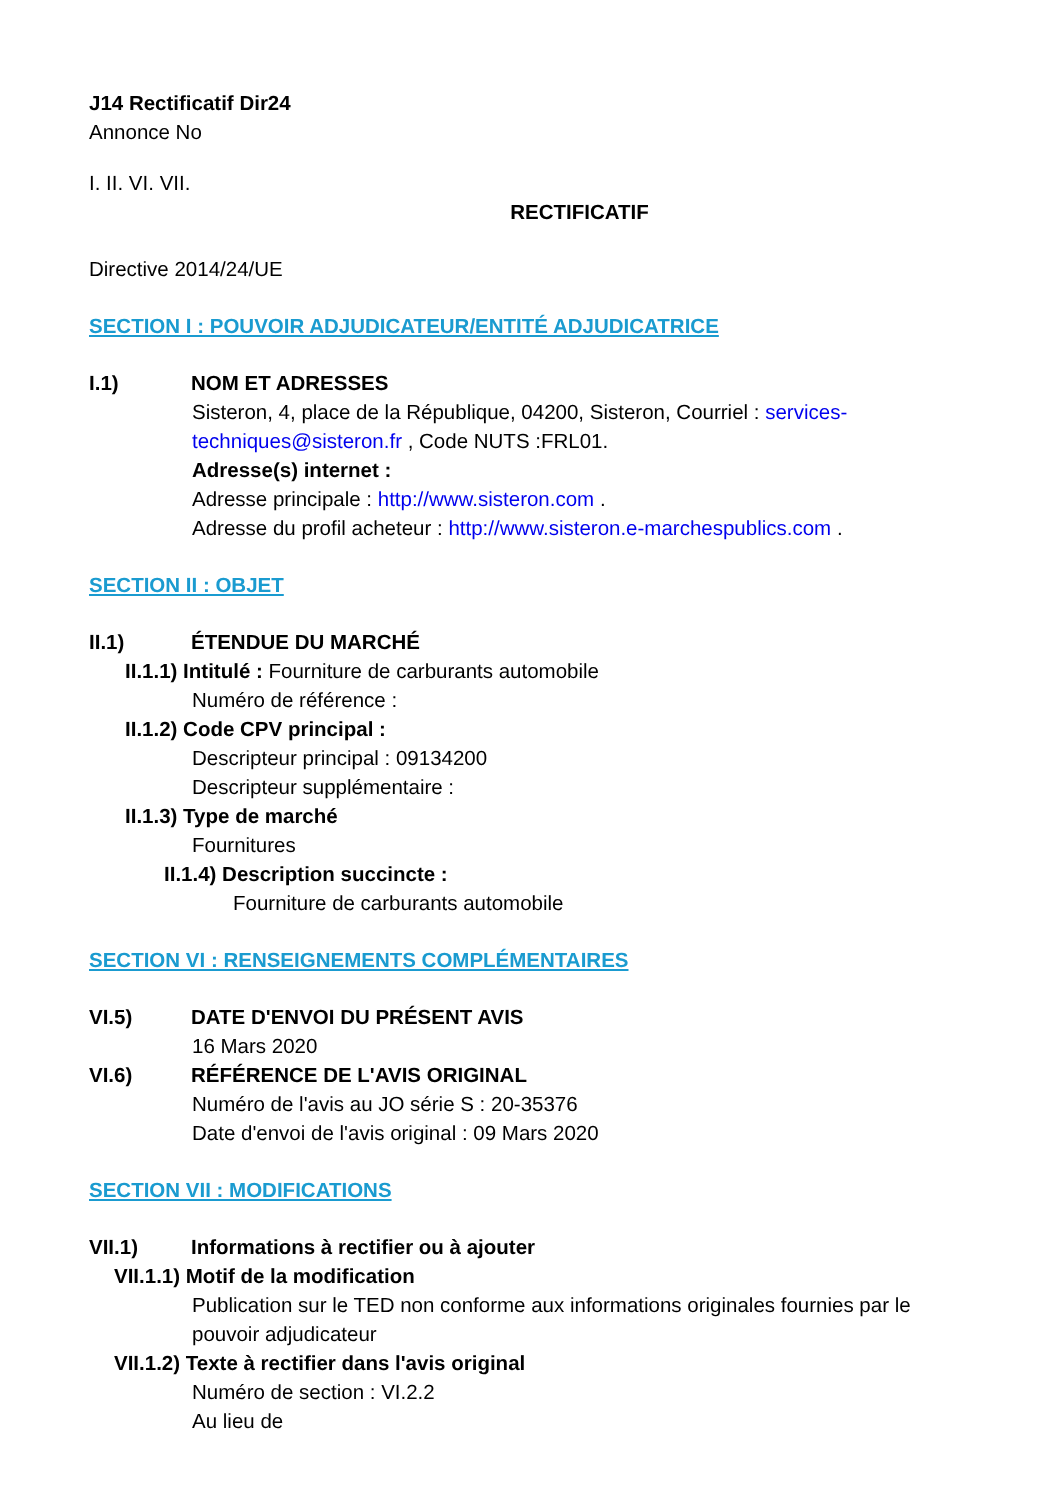J14 Rectificatif Dir24
Annonce No
I. II. VI. VII.
RECTIFICATIF
Directive 2014/24/UE
SECTION I : POUVOIR ADJUDICATEUR/ENTITÉ ADJUDICATRICE
I.1) NOM ET ADRESSES
Sisteron, 4, place de la République, 04200, Sisteron, Courriel : services-techniques@sisteron.fr , Code NUTS :FRL01.
Adresse(s) internet :
Adresse principale : http://www.sisteron.com .
Adresse du profil acheteur : http://www.sisteron.e-marchespublics.com .
SECTION II : OBJET
II.1) ÉTENDUE DU MARCHÉ
II.1.1) Intitulé : Fourniture de carburants automobile
Numéro de référence :
II.1.2) Code CPV principal :
Descripteur principal : 09134200
Descripteur supplémentaire :
II.1.3) Type de marché
Fournitures
II.1.4) Description succincte :
Fourniture de carburants automobile
SECTION VI : RENSEIGNEMENTS COMPLÉMENTAIRES
VI.5) DATE D'ENVOI DU PRÉSENT AVIS
16 Mars 2020
VI.6) RÉFÉRENCE DE L'AVIS ORIGINAL
Numéro de l'avis au JO série S : 20-35376
Date d'envoi de l'avis original : 09 Mars 2020
SECTION VII : MODIFICATIONS
VII.1) Informations à rectifier ou à ajouter
VII.1.1) Motif de la modification
Publication sur le TED non conforme aux informations originales fournies par le pouvoir adjudicateur
VII.1.2) Texte à rectifier dans l'avis original
Numéro de section : VI.2.2
Au lieu de